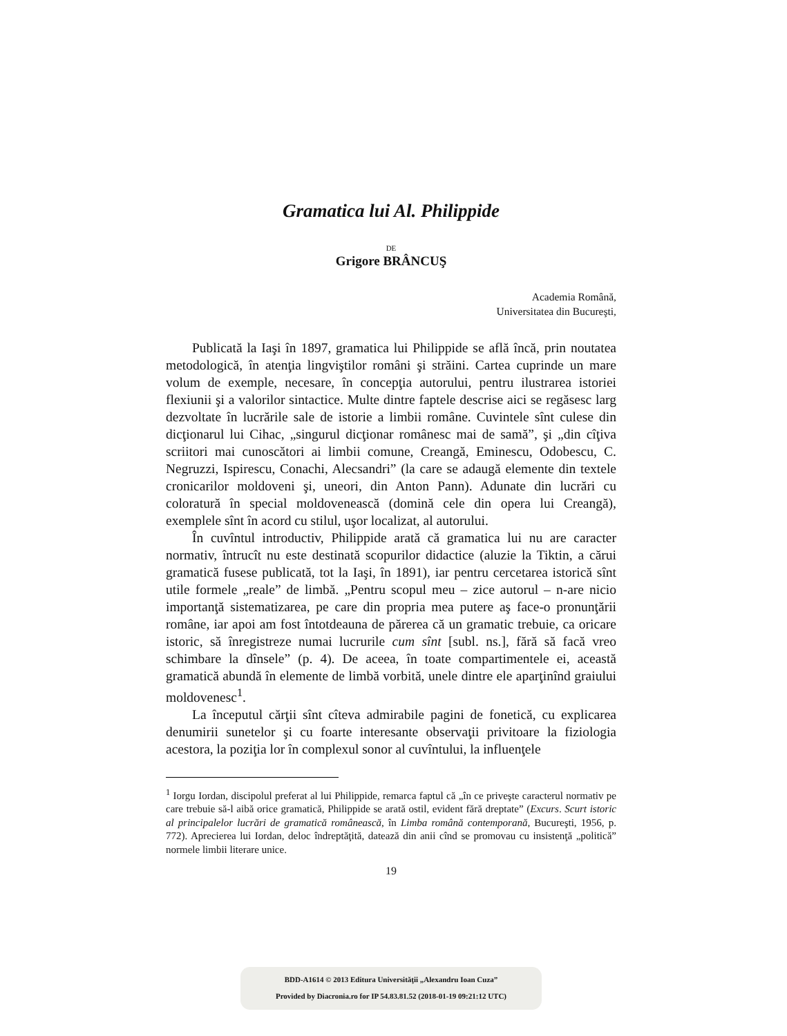Gramatica lui Al. Philippide
DE
Grigore BRÂNCUŞ
Academia Română,
Universitatea din Bucureşti,
Publicată la Iaşi în 1897, gramatica lui Philippide se află încă, prin noutatea metodologică, în atenţia lingviştilor români şi străini. Cartea cuprinde un mare volum de exemple, necesare, în concepţia autorului, pentru ilustrarea istoriei flexiunii şi a valorilor sintactice. Multe dintre faptele descrise aici se regăsesc larg dezvoltate în lucrările sale de istorie a limbii române. Cuvintele sînt culese din dicţionarul lui Cihac, „singurul dicţionar românesc mai de samă”, şi „din cîţiva scriitori mai cunoscători ai limbii comune, Creangă, Eminescu, Odobescu, C. Negruzzi, Ispirescu, Conachi, Alecsandri” (la care se adaugă elemente din textele cronicarilor moldoveni şi, uneori, din Anton Pann). Adunate din lucrări cu coloratură în special moldovenească (domină cele din opera lui Creangă), exemplele sînt în acord cu stilul, uşor localizat, al autorului.
În cuvîntul introductiv, Philippide arată că gramatica lui nu are caracter normativ, întrucît nu este destinată scopurilor didactice (aluzie la Tiktin, a cărui gramatică fusese publicată, tot la Iaşi, în 1891), iar pentru cercetarea istorică sînt utile formele „reale” de limbă. „Pentru scopul meu – zice autorul – n-are nicio importanţă sistematizarea, pe care din propria mea putere aş face-o pronunţării române, iar apoi am fost întotdeauna de părerea că un gramatic trebuie, ca oricare istoric, să înregistreze numai lucrurile cum sînt [subl. ns.], fără să facă vreo schimbare la dînsele” (p. 4). De aceea, în toate compartimentele ei, această gramatică abundă în elemente de limbă vorbită, unele dintre ele aparţinînd graiului moldovenesc<sup>1</sup>.
La începutul cărţii sînt cîteva admirabile pagini de fonetică, cu explicarea denumirii sunetelor şi cu foarte interesante observaţii privitoare la fiziologia acestora, la poziţia lor în complexul sonor al cuvîntului, la influenţele
<sup>1</sup> Iorgu Iordan, discipolul preferat al lui Philippide, remarca faptul că „în ce priveşte caracterul normativ pe care trebuie să-l aibă orice gramatică, Philippide se arată ostil, evident fără dreptate” (Excurs. Scurt istoric al principalelor lucrări de gramatică românească, în Limba română contemporană, Bucureşti, 1956, p. 772). Aprecierea lui Iordan, deloc îndreptăţită, datează din anii cînd se promovau cu insistenţă „politică” normele limbii literare unice.
19
BDD-A1614 © 2013 Editura Universităţii „Alexandru Ioan Cuza”
Provided by Diacronia.ro for IP 54.83.81.52 (2018-01-19 09:21:12 UTC)